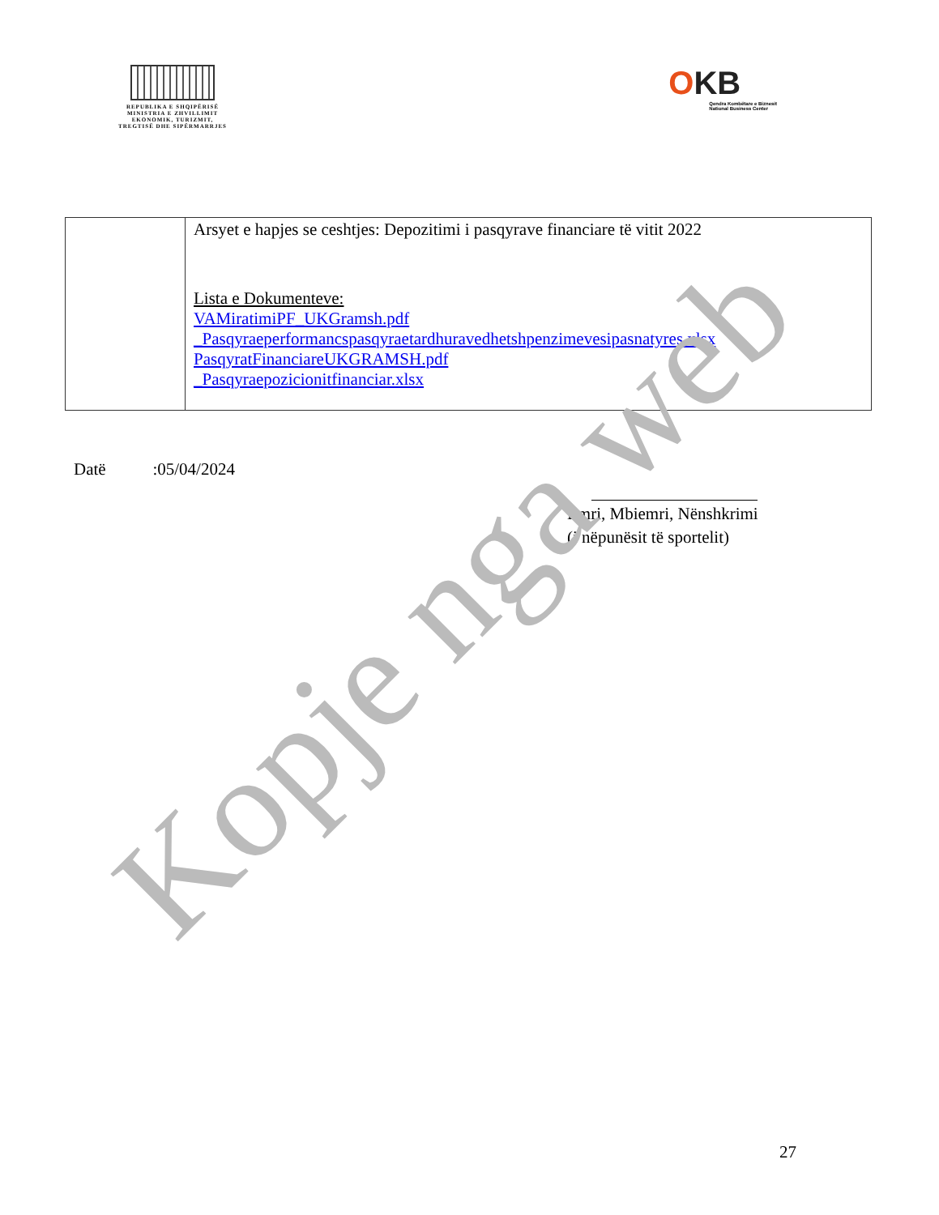REPUBLIKA E SHQIPËRISË
MINISTRIA E ZHVILLIMIT
EKONOMIK, TURIZMIT,
TREGTISË DHE SIPËRMARRJES
OKB
Qendra Kombëtare e Biznesit
National Business Center
| | Arsyet e hapjes se ceshtjes: Depozitimi i pasqyrave financiare të vitit 2022 Lista e Dokumenteve: VAMiratimiPF_UKGramsh.pdf _Pasqyraeperformancspasqyraetardhuravedhetshpenzimevesipasnatyres.xlsx PasqyratFinanciareUKGRAMSH.pdf _Pasqyraepozicionitfinanciar.xlsx |
Datë :05/04/2024
Emri, Mbiemri, Nënshkrimi
(i nëpunësit të sportelit)
Kopje nga web
27